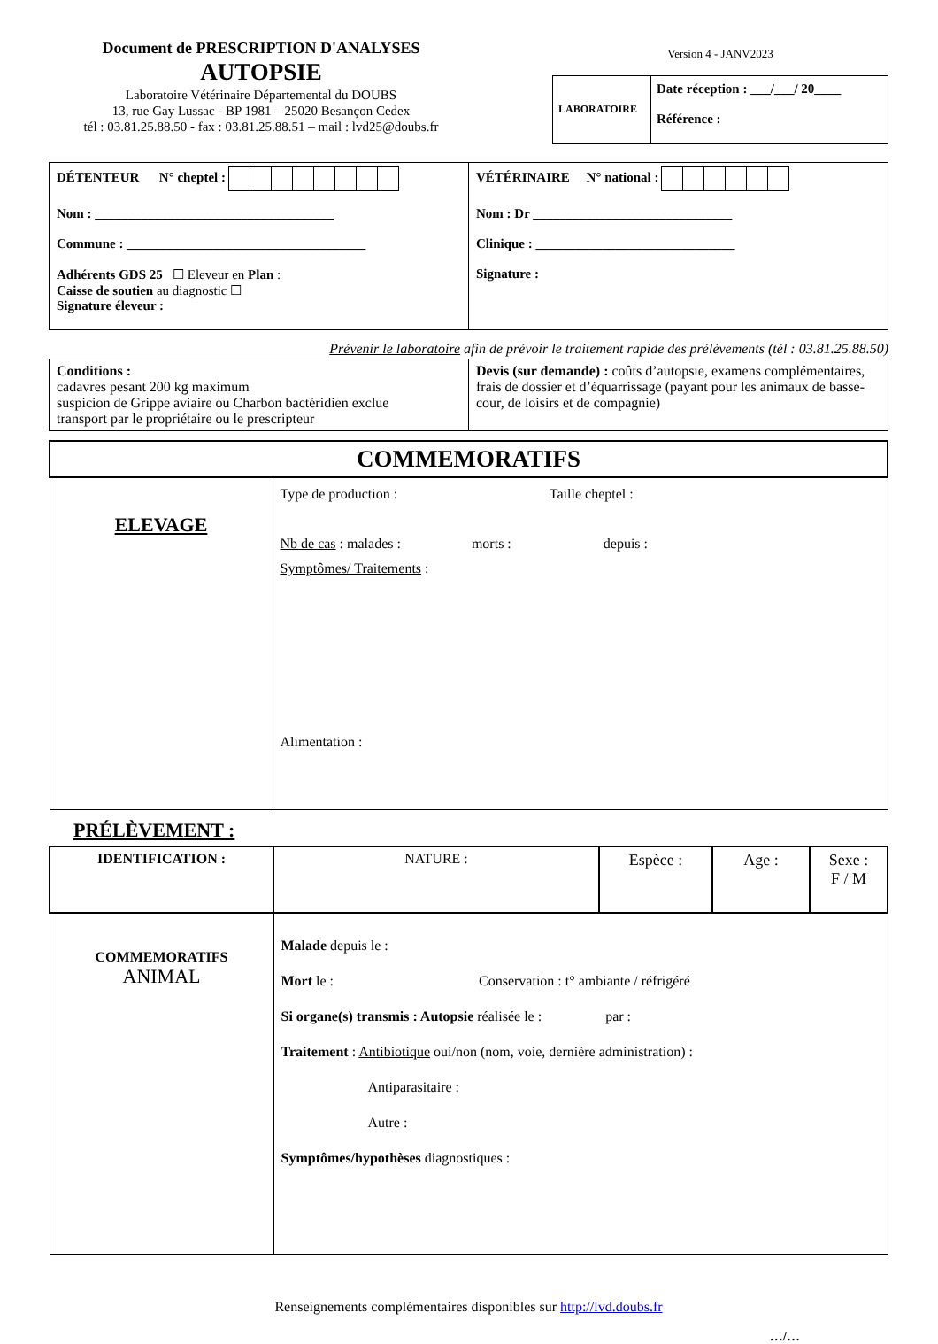Document de PRESCRIPTION D'ANALYSES
AUTOPSIE
Laboratoire Vétérinaire Départemental du DOUBS
13, rue Gay Lussac - BP 1981 – 25020 Besançon Cedex
tél : 03.81.25.88.50 - fax : 03.81.25.88.51 – mail : lvd25@doubs.fr
Version 4 - JANV2023
LABORATOIRE
Date réception : ___/___/ 20____
Référence :
| DÉTENTEUR N° cheptel : Nom : ____________________________________ Commune : ____________________________________ Adhérents GDS 25 ☐ Eleveur en Plan : Caisse de soutien au diagnostic ☐ Signature éleveur : | VÉTÉRINAIRE N° national : Nom : Dr ______________________________ Clinique : ______________________________ Signature : |
Prévenir le laboratoire afin de prévoir le traitement rapide des prélèvements (tél : 03.81.25.88.50)
| Conditions : cadavres pesant 200 kg maximum suspicion de Grippe aviaire ou Charbon bactéridien exclue transport par le propriétaire ou le prescripteur | Devis (sur demande) : coûts d’autopsie, examens complémentaires, frais de dossier et d’équarrissage (payant pour les animaux de basse-cour, de loisirs et de compagnie) |
| COMMEMORATIFS | |
| --- | --- |
| ELEVAGE | Type de production : Taille cheptel : Nb de cas : malades : morts : depuis : Symptômes/ Traitements : Alimentation : |
PRÉLÈVEMENT :
| IDENTIFICATION : | NATURE : | Espèce : | Age : | Sexe : F / M |
| COMMEMORATIFS ANIMAL | Malade depuis le : Mort le : Conservation : t° ambiante / réfrigéré Si organe(s) transmis : Autopsie réalisée le : par : Traitement : Antibiotique oui/non (nom, voie, dernière administration) : Antiparasitaire : Autre : Symptômes/hypothèses diagnostiques : | | | |
Renseignements complémentaires disponibles sur http://lvd.doubs.fr
…/…